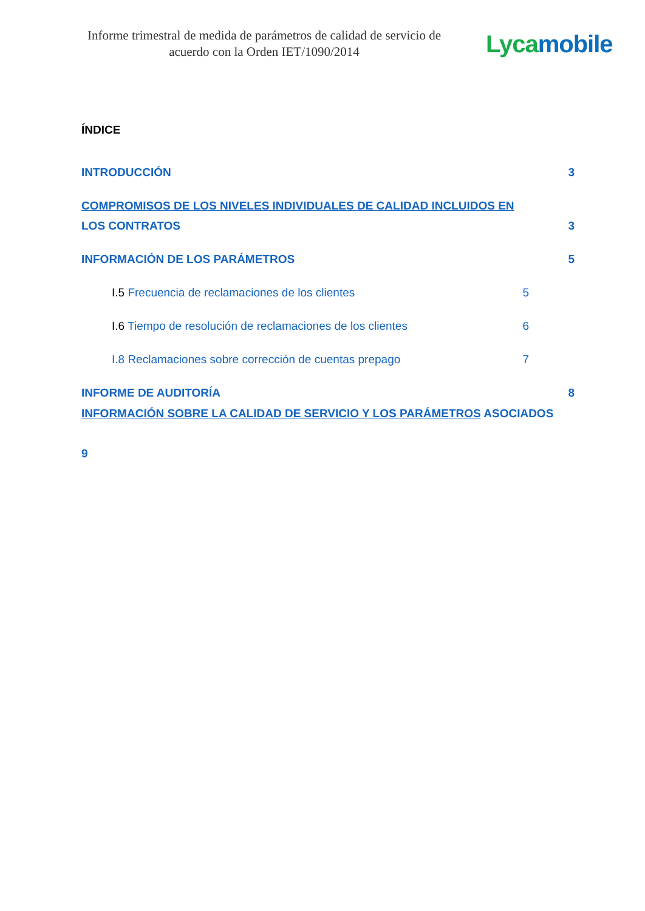Informe trimestral de medida de parámetros de calidad de servicio de acuerdo con la Orden IET/1090/2014
Lyca mobile
ÍNDICE
INTRODUCCIÓN 3
COMPROMISOS DE LOS NIVELES INDIVIDUALES DE CALIDAD INCLUIDOS EN
LOS CONTRATOS 3
INFORMACIÓN DE LOS PARÁMETROS 5
I.5 Frecuencia de reclamaciones de los clientes 5
I.6 Tiempo de resolución de reclamaciones de los clientes 6
I.8 Reclamaciones sobre corrección de cuentas prepago 7
INFORME DE AUDITORÍA 8
INFORMACIÓN SOBRE LA CALIDAD DE SERVICIO Y LOS PARÁMETROS ASOCIADOS
9